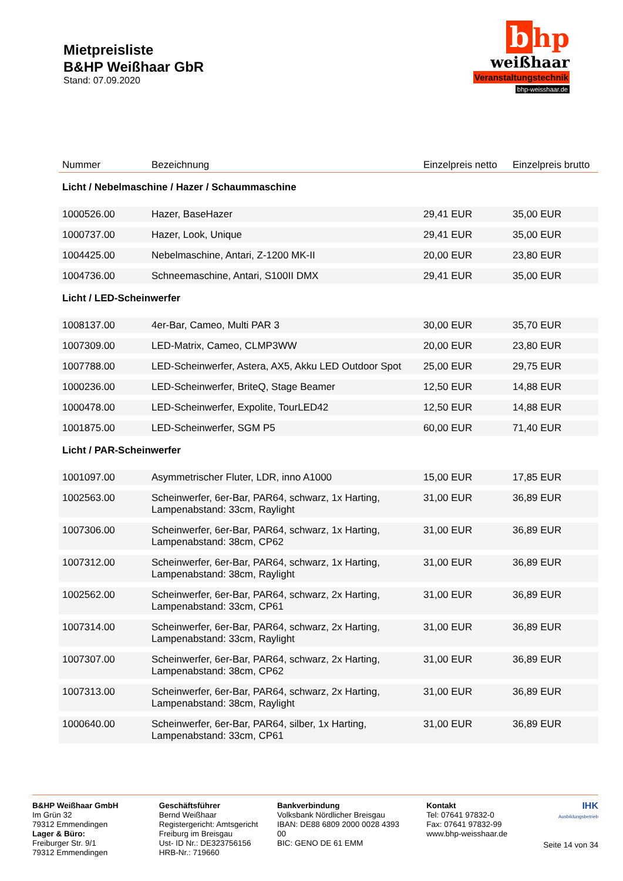Mietpreisliste
B&HP Weißhaar GbR
Stand: 07.09.2020
b hp
weißhaar
Veranstaltungstechnik
bhp-weisshaar.de
| Nummer | Bezeichnung | Einzelpreis netto | Einzelpreis brutto |
| --- | --- | --- | --- |
| Licht / Nebelmaschine / Hazer / Schaummaschine | | | |
| 1000526.00 | Hazer, BaseHazer | 29,41 EUR | 35,00 EUR |
| 1000737.00 | Hazer, Look, Unique | 29,41 EUR | 35,00 EUR |
| 1004425.00 | Nebelmaschine, Antari, Z-1200 MK-II | 20,00 EUR | 23,80 EUR |
| 1004736.00 | Schneemaschine, Antari, S100II DMX | 29,41 EUR | 35,00 EUR |
| Licht / LED-Scheinwerfer | | | |
| 1008137.00 | 4er-Bar, Cameo, Multi PAR 3 | 30,00 EUR | 35,70 EUR |
| 1007309.00 | LED-Matrix, Cameo, CLMP3WW | 20,00 EUR | 23,80 EUR |
| 1007788.00 | LED-Scheinwerfer, Astera, AX5, Akku LED Outdoor Spot | 25,00 EUR | 29,75 EUR |
| 1000236.00 | LED-Scheinwerfer, BriteQ, Stage Beamer | 12,50 EUR | 14,88 EUR |
| 1000478.00 | LED-Scheinwerfer, Expolite, TourLED42 | 12,50 EUR | 14,88 EUR |
| 1001875.00 | LED-Scheinwerfer, SGM P5 | 60,00 EUR | 71,40 EUR |
| Licht / PAR-Scheinwerfer | | | |
| 1001097.00 | Asymmetrischer Fluter, LDR, inno A1000 | 15,00 EUR | 17,85 EUR |
| 1002563.00 | Scheinwerfer, 6er-Bar, PAR64, schwarz, 1x Harting, Lampenabstand: 33cm, Raylight | 31,00 EUR | 36,89 EUR |
| 1007306.00 | Scheinwerfer, 6er-Bar, PAR64, schwarz, 1x Harting, Lampenabstand: 38cm, CP62 | 31,00 EUR | 36,89 EUR |
| 1007312.00 | Scheinwerfer, 6er-Bar, PAR64, schwarz, 1x Harting, Lampenabstand: 38cm, Raylight | 31,00 EUR | 36,89 EUR |
| 1002562.00 | Scheinwerfer, 6er-Bar, PAR64, schwarz, 2x Harting, Lampenabstand: 33cm, CP61 | 31,00 EUR | 36,89 EUR |
| 1007314.00 | Scheinwerfer, 6er-Bar, PAR64, schwarz, 2x Harting, Lampenabstand: 33cm, Raylight | 31,00 EUR | 36,89 EUR |
| 1007307.00 | Scheinwerfer, 6er-Bar, PAR64, schwarz, 2x Harting, Lampenabstand: 38cm, CP62 | 31,00 EUR | 36,89 EUR |
| 1007313.00 | Scheinwerfer, 6er-Bar, PAR64, schwarz, 2x Harting, Lampenabstand: 38cm, Raylight | 31,00 EUR | 36,89 EUR |
| 1000640.00 | Scheinwerfer, 6er-Bar, PAR64, silber, 1x Harting, Lampenabstand: 33cm, CP61 | 31,00 EUR | 36,89 EUR |
B&HP Weißhaar GmbH
Im Grün 32
79312 Emmendingen
Lager & Büro:
Freiburger Str. 9/1
79312 Emmendingen
Geschäftsführer
Bernd Weißhaar
Registergericht: Amtsgericht Freiburg im Breisgau
Ust- ID Nr.: DE323756156
HRB-Nr.: 719660
Bankverbindung
Volksbank Nördlicher Breisgau
IBAN: DE88 6809 2000 0028 4393 00
BIC: GENO DE 61 EMM
Kontakt
Tel: 07641 97832-0
Fax: 07641 97832-99
www.bhp-weisshaar.de
IHK
Ausbildungsbetrieb
Seite 14 von 34